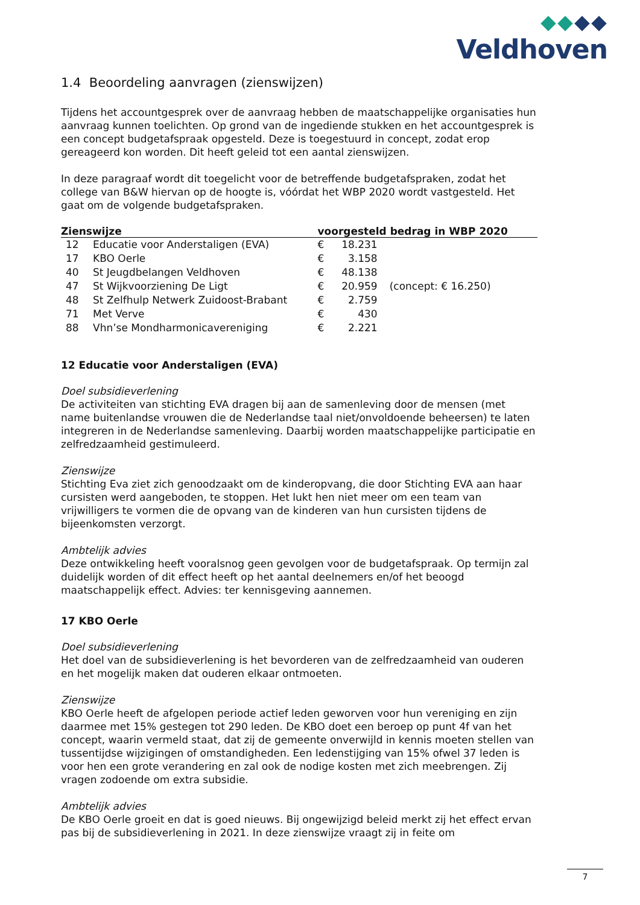Veldhoven
1.4 Beoordeling aanvragen (zienswijzen)
Tijdens het accountgesprek over de aanvraag hebben de maatschappelijke organisaties hun aanvraag kunnen toelichten. Op grond van de ingediende stukken en het accountgesprek is een concept budgetafspraak opgesteld. Deze is toegestuurd in concept, zodat erop gereageerd kon worden. Dit heeft geleid tot een aantal zienswijzen.
In deze paragraaf wordt dit toegelicht voor de betreffende budgetafspraken, zodat het college van B&W hiervan op de hoogte is, vóórdat het WBP 2020 wordt vastgesteld. Het gaat om de volgende budgetafspraken.
| Zienswijze | | voorgesteld bedrag in WBP 2020 | | |
| --- | --- | --- | --- | --- |
| 12 | Educatie voor Anderstaligen (EVA) | € | 18.231 | |
| 17 | KBO Oerle | € | 3.158 | |
| 40 | St Jeugdbelangen Veldhoven | € | 48.138 | |
| 47 | St Wijkvoorziening De Ligt | € | 20.959 | (concept: € 16.250) |
| 48 | St Zelfhulp Netwerk Zuidoost-Brabant | € | 2.759 | |
| 71 | Met Verve | € | 430 | |
| 88 | Vhn’se Mondharmonicavereniging | € | 2.221 | |
12 Educatie voor Anderstaligen (EVA)
Doel subsidieverlening
De activiteiten van stichting EVA dragen bij aan de samenleving door de mensen (met name buitenlandse vrouwen die de Nederlandse taal niet/onvoldoende beheersen) te laten integreren in de Nederlandse samenleving. Daarbij worden maatschappelijke participatie en zelfredzaamheid gestimuleerd.
Zienswijze
Stichting Eva ziet zich genoodzaakt om de kinderopvang, die door Stichting EVA aan haar cursisten werd aangeboden, te stoppen. Het lukt hen niet meer om een team van vrijwilligers te vormen die de opvang van de kinderen van hun cursisten tijdens de bijeenkomsten verzorgt.
Ambtelijk advies
Deze ontwikkeling heeft vooralsnog geen gevolgen voor de budgetafspraak. Op termijn zal duidelijk worden of dit effect heeft op het aantal deelnemers en/of het beoogd maatschappelijk effect. Advies: ter kennisgeving aannemen.
17 KBO Oerle
Doel subsidieverlening
Het doel van de subsidieverlening is het bevorderen van de zelfredzaamheid van ouderen en het mogelijk maken dat ouderen elkaar ontmoeten.
Zienswijze
KBO Oerle heeft de afgelopen periode actief leden geworven voor hun vereniging en zijn daarmee met 15% gestegen tot 290 leden. De KBO doet een beroep op punt 4f van het concept, waarin vermeld staat, dat zij de gemeente onverwijld in kennis moeten stellen van tussentijdse wijzigingen of omstandigheden. Een ledenstijging van 15% ofwel 37 leden is voor hen een grote verandering en zal ook de nodige kosten met zich meebrengen. Zij vragen zodoende om extra subsidie.
Ambtelijk advies
De KBO Oerle groeit en dat is goed nieuws. Bij ongewijzigd beleid merkt zij het effect ervan pas bij de subsidieverlening in 2021. In deze zienswijze vraagt zij in feite om
7